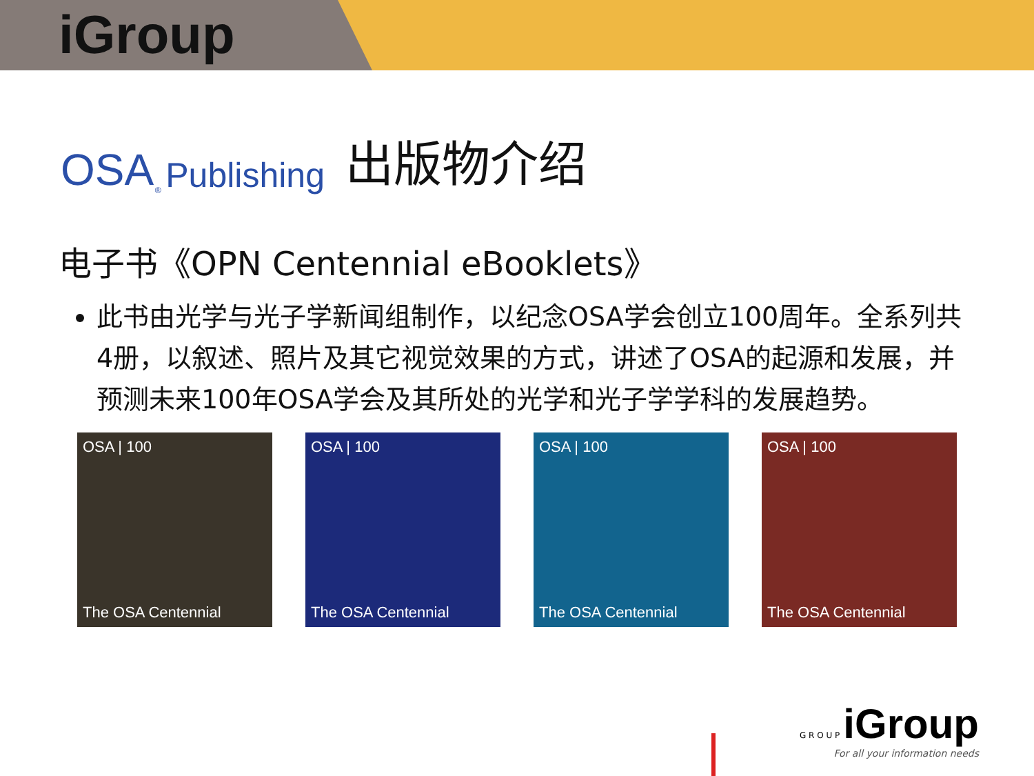iGroup
OSA<sup>®</sup> Publishing 出版物介绍
电子书《OPN Centennial eBooklets》
此书由光学与光子学新闻组制作，以纪念OSA学会创立100周年。全系列共4册，以叙述、照片及其它视觉效果的方式，讲述了OSA的起源和发展，并预测未来100年OSA学会及其所处的光学和光子学学科的发展趋势。
OSA | 100
The OSA Centennial
OSA | 100
The OSA Centennial
OSA | 100
The OSA Centennial
OSA | 100
The OSA Centennial
G R O U P iGroup
For all your information needs